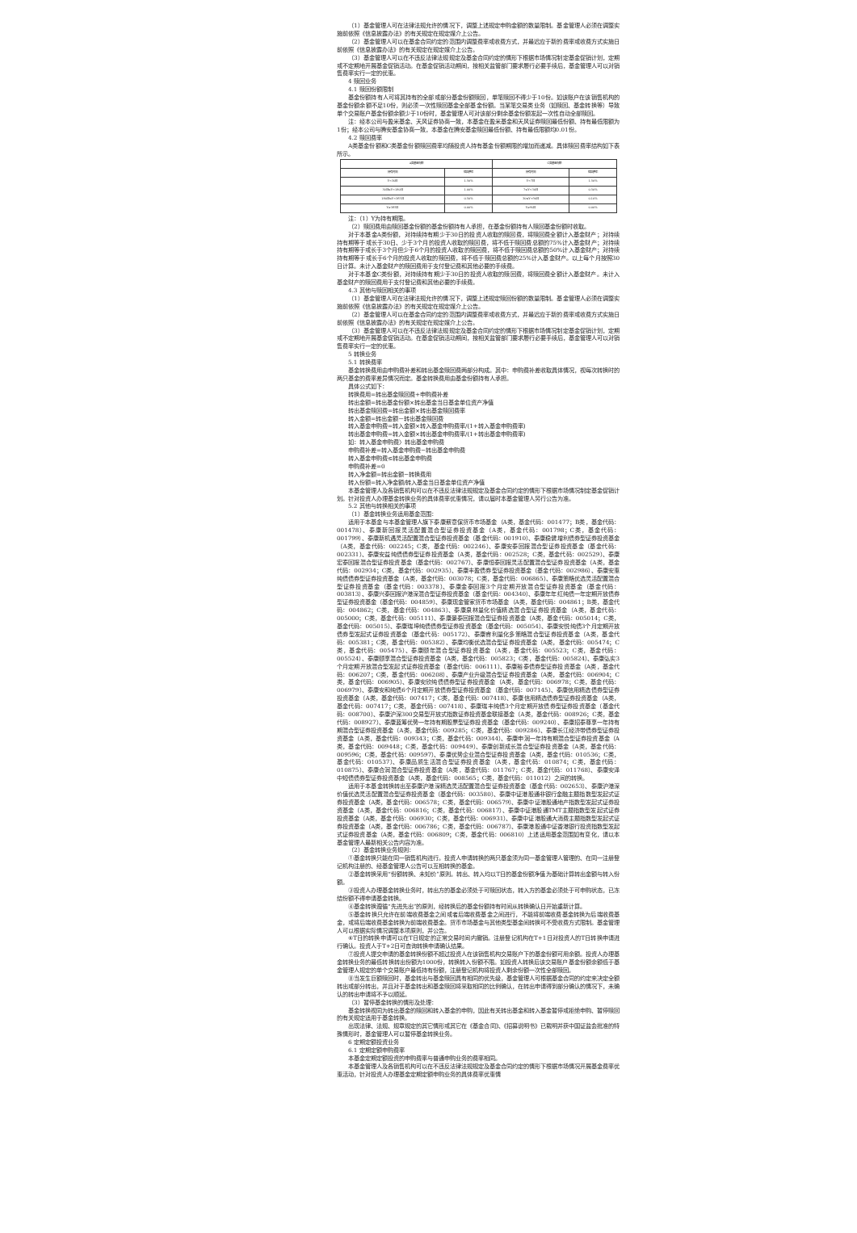（1）基金管理人可在法律法规允许的情况下，调整上述规定申购金额的数量限制。基金管理人必须在调整实施前依照《信息披露办法》的有关规定在规定媒介上公告。
（2）基金管理人可以在基金合同约定的范围内调整费率或收费方式，并最迟应于新的费率或收费方式实施日前依照《信息披露办法》的有关规定在规定媒介上公告。
（3）基金管理人可以在不违反法律法规规定及基金合同约定的情形下根据市场情况制定基金促销计划，定期或不定期地开展基金促销活动。在基金促销活动期间，按相关监管部门要求履行必要手续后，基金管理人可以对销售费率实行一定的优惠。
4 赎回业务
4.1 赎回份额限制
基金份额持有人可将其持有的全部或部分基金份额赎回，单笔赎回不得少于10份。如该账户在该销售机构的基金份额余额不足10份，则必须一次性赎回基金全部基金份额。当某笔交易类业务（如赎回、基金转换等）导致单个交易账户基金份额余额少于10份时，基金管理人可对该部分剩余基金份额发起一次性自动全部赎回。
注：经本公司与盈米基金、天风证券协商一致，本基金在盈米基金和天风证券赎回最低份额、持有最低限额为1份；经本公司与腾安基金协商一致，本基金在腾安基金赎回最低份额、持有最低限额均0.01份。
4.2 赎回费率
A类基金份额和C类基金份额赎回费率均随投资人持有基金份额期限的增加而递减。具体赎回费率结构如下表所示。
| A类基金份额 | | C类基金份额 | |
| --- | --- | --- | --- |
| 持有时间 | 赎回费率 | 持有时间 | 赎回费率 |
| Y<30日 | 1.50% | Y<7日 | 1.50% |
| 30日≤Y<180日 | 1.00% | 7≤Y<30日 | 0.50% |
| 180日≤Y<365日 | 0.50% | 30≤Y<90日 | 0.10% |
| Y≥365日 | 0.00% | Y≥90日 | 0.00% |
注：（1）Y为持有期限。
（2）赎回费用由赎回基金份额的基金份额持有人承担，在基金份额持有人赎回基金份额时收取。
对于本基金A类份额，对持续持有期少于30日的投资人收取的赎回费，将赎回费全额计入基金财产；对持续持有期等于或长于30日、少于3个月的投资人收取的赎回费，将不低于赎回费总额的75%计入基金财产；对持续持有期等于或长于3个月但少于6个月的投资人收取的赎回费，将不低于赎回费总额的50%计入基金财产；对持续持有期等于或长于6个月的投资人收取的赎回费，将不低于赎回费总额的25%计入基金财产。以上每个月按照30日计算。未计入基金财产的赎回费用于支付登记费和其他必要的手续费。
对于本基金C类份额，对持续持有期少于30日的投资人收取的赎回费，将赎回费全额计入基金财产。未计入基金财产的赎回费用于支付登记费和其他必要的手续费。
4.3 其他与赎回相关的事项
（1）基金管理人可在法律法规允许的情况下，调整上述规定赎回份额的数量限制。基金管理人必须在调整实施前依照《信息披露办法》的有关规定在规定媒介上公告。
（2）基金管理人可以在基金合同约定的范围内调整费率或收费方式，并最迟应于新的费率或收费方式实施日前依照《信息披露办法》的有关规定在规定媒介上公告。
（3）基金管理人可以在不违反法律法规规定及基金合同约定的情形下根据市场情况制定基金促销计划，定期或不定期地开展基金促销活动。在基金促销活动期间，按相关监管部门要求履行必要手续后，基金管理人可以对销售费率实行一定的优惠。
5 转换业务
5.1 转换费率
基金转换费用由申购费补差和转出基金赎回费两部分构成。其中：申购费补差收取具体情况，视每次转换时的两只基金的费率差异情况而定。基金转换费用由基金份额持有人承担。
具体公式如下：
转换费用=转出基金赎回费+申购费补差
转出金额=转出基金份额×转出基金当日基金单位资产净值
转出基金赎回费=转出金额×转出基金赎回费率
转入金额=转出金额－转出基金赎回费
转入基金申购费=转入金额×转入基金申购费率/(1+转入基金申购费率)
转出基金申购费=转入金额×转出基金申购费率/(1+转出基金申购费率)
如：转入基金申购费〉转出基金申购费
申购费补差=转入基金申购费−转出基金申购费
转入基金申购费≤转出基金申购费
申购费补差=0
转入净金额=转出金额−转换费用
转入份额=转入净金额/转入基金当日基金单位资产净值
本基金管理人及各销售机构可以在不违反法律法规规定及基金合同约定的情形下根据市场情况制定基金促销计划。针对投资人办理基金转换业务的具体费率优惠情况，请以届时本基金管理人另行公告为准。
5.2 其他与转换相关的事项
（1）基金转换业务适用基金范围：
适用于本基金与本基金管理人旗下泰康薪意保货币市场基金（A类，基金代码：001477；B类，基金代码：001478）、泰康新回报灵活配置混合型证券投资基金（A类，基金代码：001798；C类，基金代码：001799）、泰康新机遇灵活配置混合型证券投资基金（基金代码：001910）、泰康稳健增利债券型证券投资基金（A类，基金代码：002245；C类，基金代码：002246）、泰康安泰回报混合型证券投资基金（基金代码：002331）、泰康安益纯债债券型证券投资基金（A类，基金代码：002528；C类，基金代码：002529）、泰康宏泰回报混合型证券投资基金（基金代码：002767）、泰康恒泰回报灵活配置混合型证券投资基金（A类，基金代码：002934；C类，基金代码：002935）、泰康丰盈债券型证券投资基金（基金代码：002986）、泰康安惠纯债债券型证券投资基金（A类，基金代码：003078；C类，基金代码：006865）、泰康策略优选灵活配置混合型证券投资基金（基金代码：003378）、泰康金泰回报3个月定期开放混合型证券投资基金（基金代码：003813）、泰康兴泰回报沪港深混合型证券投资基金（基金代码：004340）、泰康年年红纯债一年定期开放债券型证券投资基金（基金代码：004859）、泰康现金管家货币市场基金（A类，基金代码：004861；B类，基金代码：004862；C类，基金代码：004863）、泰康泉林量化价值精选混合型证券投资基金（A类，基金代码：005000；C类，基金代码：005111）、泰康景泰回报混合型证券投资基金（A类，基金代码：005014；C类，基金代码：005015）、泰康瑞坤纯债债券型证券投资基金（基金代码：005054）、泰康安悦纯债3个月定期开放债券型发起式证券投资基金（基金代码：005172）、泰康睿利量化多策略混合型证券投资基金（A类，基金代码：005381；C类，基金代码：005382）、泰康均衡优选混合型证券投资基金（A类，基金代码：005474；C类，基金代码：005475）、泰康颐年混合型证券投资基金（A类，基金代码：005523；C类，基金代码：005524）、泰康颐享混合型证券投资基金（A类，基金代码：005823；C类，基金代码：005824）、泰康弘实3个月定期开放混合型发起式证券投资基金（基金代码：006111）、泰康裕泰债券型证券投资基金（A类，基金代码：006207；C类，基金代码：006208）、泰康产业升级混合型证券投资基金（A类，基金代码：006904；C类，基金代码：006905）、泰康安欣纯债债券型证券投资基金（A类，基金代码：006978；C类，基金代码：006979）、泰康安和纯债6个月定期开放债券型证券投资基金（基金代码：007145）、泰康信用精选债券型证券投资基金（A类，基金代码：007417；C类，基金代码：007418）、泰康信用精选债券型证券投资基金（A类，基金代码：007417；C类，基金代码：007418）、泰康瑞丰纯债3个月定期开放债券型证券投资基金（基金代码：008700）、泰康沪深300交易型开放式指数证券投资基金联接基金（A类，基金代码：008926；C类，基金代码：008927）、泰康蓝筹优势一年持有期股票型证券投资基金（基金代码：009240）、泰康招泰尊享一年持有期混合型证券投资基金（A类，基金代码：009285；C类，基金代码：009286）、泰康长江经济带债券型证券投资基金（A类，基金代码：009343；C类，基金代码：009344）、泰康申润一年持有期混合型证券投资基金（A类，基金代码：009448；C类，基金代码：009449）、泰康创新成长混合型证券投资基金（A类，基金代码：009596；C类，基金代码：009597）、泰康优势企业混合型证券投资基金（A类，基金代码：010536；C类，基金代码：010537）、泰康品质生活混合型证券投资基金（A类，基金代码：010874；C类，基金代码：010875）、泰康合润混合型证券投资基金（A类，基金代码：011767；C类，基金代码：011768）、泰康安泽中短债债券型证券投资基金（A类，基金代码：008565；C类，基金代码：011012）之间的转换。
适用于本基金转换转出至泰康沪港深精选灵活配置混合型证券投资基金（基金代码：002653）、泰康沪港深价值优选灵活配置混合型证券投资基金（基金代码：003580）、泰康中证港股通非银行金融主题指数型发起式证券投资基金（A类，基金代码：006578；C类，基金代码：006579）、泰康中证港股通地产指数型发起式证券投资基金（A类，基金代码：006816；C类，基金代码：006817）、泰康中证港股通TMT主题指数型发起式证券投资基金（A类，基金代码：006930；C类，基金代码：006931）、泰康中证港股通大消费主题指数型发起式证券投资基金（A类，基金代码：006786；C类，基金代码：006787）、泰康港股通中证香港银行投资指数型发起式证券投资基金（A类，基金代码：006809；C类，基金代码：006810）上述适用基金范围如有变化，请以本基金管理人最新相关公告内容为准。
（2）基金转换业务规则：
①基金转换只能在同一销售机构进行。投资人申请转换的两只基金须为同一基金管理人管理的、在同一注册登记机构注册的、经基金管理人公告可以互相转换的基金。
②基金转换采用“份额转换、未知价”原则。转出、转入均以T日的基金份额净值为基础计算转出金额与转入份额。
③投资人办理基金转换业务时，转出方的基金必须处于可赎回状态，转入方的基金必须处于可申购状态，已冻结份额不得申请基金转换。
④基金转换遵循“先进先出”的原则，经转换后的基金份额持有时间从转换确认日开始重新计算。
⑤基金转换只允许在前端收费基金之间或者后端收费基金之间进行，不能将前端收费基金转换为后端收费基金，或将后端收费基金转换为前端收费基金。货币市场基金与其他类型基金间转换可不受收费方式限制。基金管理人可以根据实际情况调整本项原则，并公告。
⑥T日的转换申请可以在T日规定的正常交易时间内撤销。注册登记机构在T+1日对投资人的T日转换申请进行确认。投资人于T+2日可查询转换申请确认结果。
⑦投资人提交申请的基金转换份额不超过投资人在该销售机构交易账户下的基金份额可用余额。投资人办理基金转换业务的最低转换转出份额为1000份，转换转入份额不限。如投资人转换后该交易账户基金份额余额低于基金管理人规定的单个交易账户最低持有份额，注册登记机构将投资人剩余份额一次性全部赎回。
⑧当发生巨额赎回时，基金转出与基金赎回具有相同的优先级，基金管理人可根据基金合同的约定来决定全额转出或部分转出，并且对于基金转出和基金赎回将采取相同的比例确认，在转出申请得到部分确认的情况下，未确认的转出申请将不予以顺延。
（3）暂停基金转换的情形及处理：
基金转换视同为转出基金的赎回和转入基金的申购，因此有关转出基金和转入基金暂停或拒绝申购、暂停赎回的有关规定适用于基金转换。
出现法律、法规、规章规定的其它情形或其它在《基金合同》、《招募说明书》已载明并获中国证监会批准的特殊情形时，基金管理人可以暂停基金转换业务。
6 定期定额投资业务
6.1 定期定额申购费率
本基金定期定额投资的申购费率与普通申购业务的费率相同。
本基金管理人及各销售机构可以在不违反法律法规规定及基金合同约定的情形下根据市场情况开展基金费率优惠活动，针对投资人办理基金定期定额申购业务的具体费率优惠情